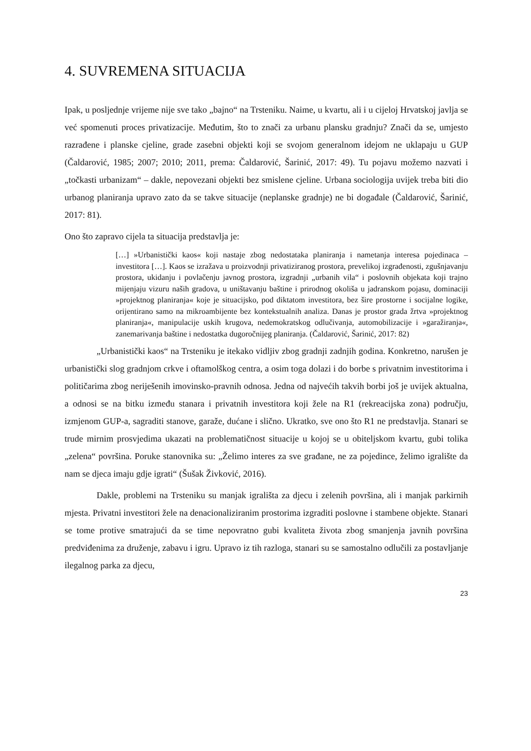4. SUVREMENA SITUACIJA
Ipak, u posljednje vrijeme nije sve tako „bajno“ na Trsteniku. Naime, u kvartu, ali i u cijeloj Hrvatskoj javlja se već spomenuti proces privatizacije. Međutim, što to znači za urbanu plansku gradnju? Znači da se, umjesto razrađene i planske cjeline, grade zasebni objekti koji se svojom generalnom idejom ne uklapaju u GUP (Čaldarović, 1985; 2007; 2010; 2011, prema: Čaldarović, Šarinić, 2017: 49). Tu pojavu možemo nazvati i „točkasti urbanizam“ – dakle, nepovezani objekti bez smislene cjeline. Urbana sociologija uvijek treba biti dio urbanog planiranja upravo zato da se takve situacije (neplanske gradnje) ne bi događale (Čaldarović, Šarinić, 2017: 81).
Ono što zapravo cijela ta situacija predstavlja je:
[…] »Urbanistički kaos« koji nastaje zbog nedostataka planiranja i nametanja interesa pojedinaca – investitora […]. Kaos se izražava u proizvodnji privatiziranog prostora, prevelikoj izgrađenosti, zgušnjavanju prostora, ukidanju i povlačenju javnog prostora, izgradnji „urbanih vila“ i poslovnih objekata koji trajno mijenjaju vizuru naših gradova, u uništavanju baštine i prirodnog okoliša u jadranskom pojasu, dominaciji »projektnog planiranja« koje je situacijsko, pod diktatom investitora, bez šire prostorne i socijalne logike, orijentirano samo na mikroambijente bez kontekstualnih analiza. Danas je prostor grada žrtva »projektnog planiranja«, manipulacije uskih krugova, nedemokratskog odlučivanja, automobilizacije i »garažiranja«, zanemarivanja baštine i nedostatka dugoročnijeg planiranja. (Čaldarović, Šarinić, 2017: 82)
„Urbanistički kaos“ na Trsteniku je itekako vidljiv zbog gradnji zadnjih godina. Konkretno, narušen je urbanistički slog gradnjom crkve i oftamolškog centra, a osim toga dolazi i do borbe s privatnim investitorima i političarima zbog neriješenih imovinsko-pravnih odnosa. Jedna od najvećih takvih borbi još je uvijek aktualna, a odnosi se na bitku između stanara i privatnih investitora koji žele na R1 (rekreacijska zona) području, izmjenom GUP-a, sagraditi stanove, garaže, dućane i slično. Ukratko, sve ono što R1 ne predstavlja. Stanari se trude mirnim prosvjedima ukazati na problematičnost situacije u kojoj se u obiteljskom kvartu, gubi tolika „zelena“ površina. Poruke stanovnika su: „Želimo interes za sve građane, ne za pojedince, želimo igralište da nam se djeca imaju gdje igrati“ (Šušak Živković, 2016).
Dakle, problemi na Trsteniku su manjak igrališta za djecu i zelenih površina, ali i manjak parkirnih mjesta. Privatni investitori žele na denacionaliziranim prostorima izgraditi poslovne i stambene objekte. Stanari se tome protive smatrajući da se time nepovratno gubi kvaliteta života zbog smanjenja javnih površina predviđenima za druženje, zabavu i igru. Upravo iz tih razloga, stanari su se samostalno odlučili za postavljanje ilegalnog parka za djecu,
23